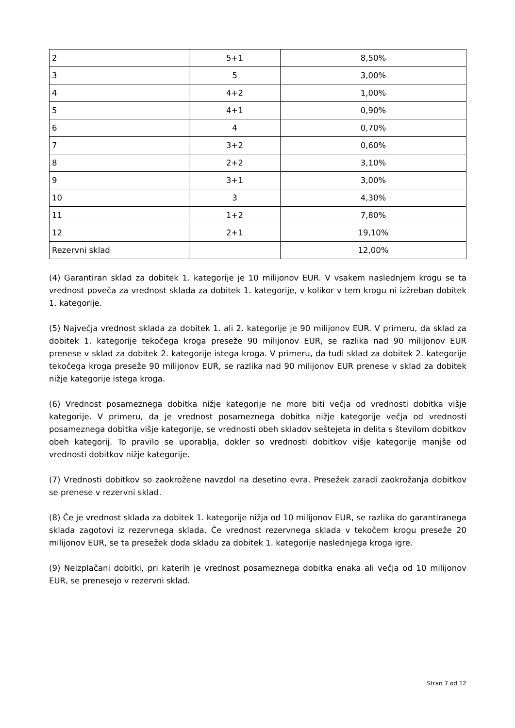| 2 | 5+1 | 8,50% |
| 3 | 5 | 3,00% |
| 4 | 4+2 | 1,00% |
| 5 | 4+1 | 0,90% |
| 6 | 4 | 0,70% |
| 7 | 3+2 | 0,60% |
| 8 | 2+2 | 3,10% |
| 9 | 3+1 | 3,00% |
| 10 | 3 | 4,30% |
| 11 | 1+2 | 7,80% |
| 12 | 2+1 | 19,10% |
| Rezervni sklad | | 12,00% |
(4) Garantiran sklad za dobitek 1. kategorije je 10 milijonov EUR. V vsakem naslednjem krogu se ta vrednost poveča za vrednost sklada za dobitek 1. kategorije, v kolikor v tem krogu ni izžreban dobitek 1. kategorije.
(5) Največja vrednost sklada za dobitek 1. ali 2. kategorije je 90 milijonov EUR. V primeru, da sklad za dobitek 1. kategorije tekočega kroga preseže 90 milijonov EUR, se razlika nad 90 milijonov EUR prenese v sklad za dobitek 2. kategorije istega kroga. V primeru, da tudi sklad za dobitek 2. kategorije tekočega kroga preseže 90 milijonov EUR, se razlika nad 90 milijonov EUR prenese v sklad za dobitek nižje kategorije istega kroga.
(6) Vrednost posameznega dobitka nižje kategorije ne more biti večja od vrednosti dobitka višje kategorije. V primeru, da je vrednost posameznega dobitka nižje kategorije večja od vrednosti posameznega dobitka višje kategorije, se vrednosti obeh skladov seštejeta in delita s številom dobitkov obeh kategorij. To pravilo se uporablja, dokler so vrednosti dobitkov višje kategorije manjše od vrednosti dobitkov nižje kategorije.
(7) Vrednosti dobitkov so zaokrožene navzdol na desetino evra. Presežek zaradi zaokrožanja dobitkov se prenese v rezervni sklad.
(8) Če je vrednost sklada za dobitek 1. kategorije nižja od 10 milijonov EUR, se razlika do garantiranega sklada zagotovi iz rezervnega sklada. Če vrednost rezervnega sklada v tekočem krogu preseže 20 milijonov EUR, se ta presežek doda skladu za dobitek 1. kategorije naslednjega kroga igre.
(9) Neizplačani dobitki, pri katerih je vrednost posameznega dobitka enaka ali večja od 10 milijonov EUR, se prenesejo v rezervni sklad.
Stran 7 od 12